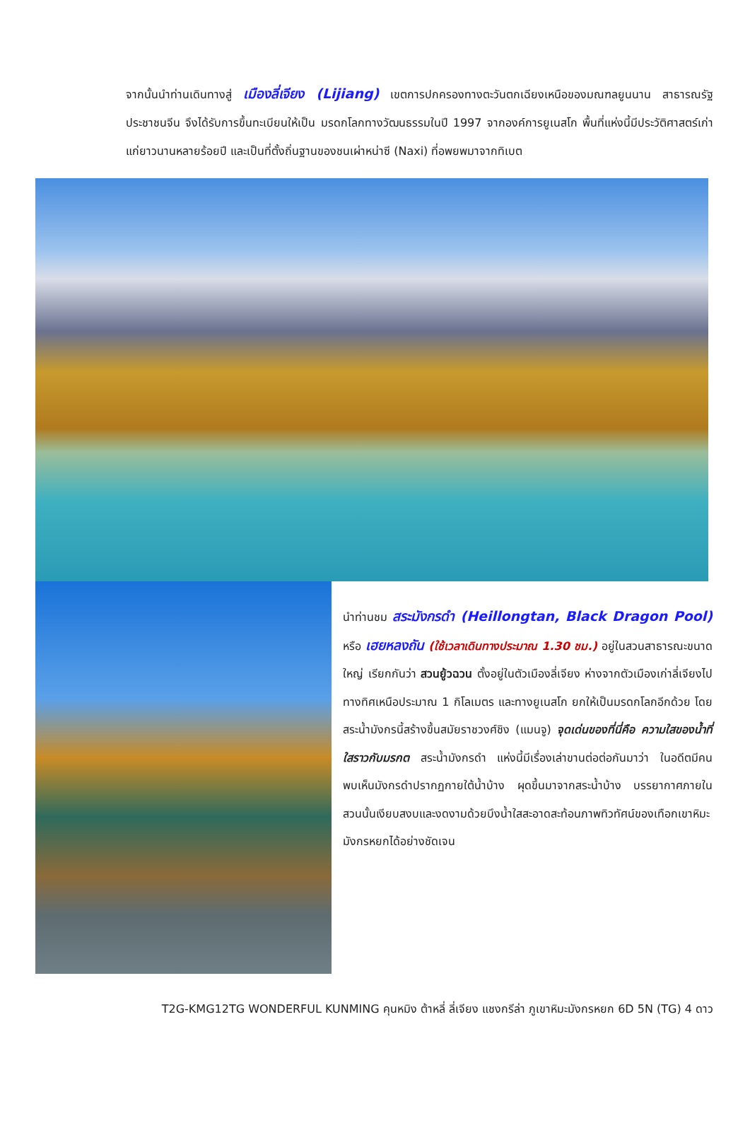จากนั้นนำท่านเดินทางสู่ เมืองลี่เจียง (Lijiang) เขตการปกครองทางตะวันตกเฉียงเหนือของมณฑลยูนนาน สาธารณรัฐประชาชนจีน จึงได้รับการขึ้นทะเบียนให้เป็น มรดกโลกทางวัฒนธรรมในปี 1997 จากองค์การยูเนสโก พื้นที่แห่งนี้มีประวัติศาสตร์เก่าแก่ยาวนานหลายร้อยปี และเป็นที่ตั้งถิ่นฐานของชนเผ่าหน่าซี (Naxi) ที่อพยพมาจากทิเบต
นำท่านชม สระมังกรดำ (Heillongtan, Black Dragon Pool) หรือ เฮยหลงถัน (ใช้เวลาเดินทางประมาณ 1.30 ชม.) อยู่ในสวนสาธารณะขนาดใหญ่ เรียกกันว่า สวนยู้วฉวน ตั้งอยู่ในตัวเมืองลี่เจียง ห่างจากตัวเมืองเก่าลี่เจียงไปทางทิศเหนือประมาณ 1 กิโลเมตร และทางยูเนสโก ยกให้เป็นมรดกโลกอีกด้วย โดยสระน้ำมังกรนี้สร้างขึ้นสมัยราชวงศ์ชิง (แมนจู) จุดเด่นของที่นี่คือ ความใสของน้ำที่ใสราวกับมรกต สระน้ำมังกรดำ แห่งนี้มีเรื่องเล่าขานต่อต่อกันมาว่า ในอดีตมีคนพบเห็นมังกรดำปรากฏกายใต้น้ำบ้าง ผุดขึ้นมาจากสระน้ำบ้าง บรรยากาศภายในสวนนั้นเงียบสงบและงดงามด้วยบึงน้ำใสสะอาดสะท้อนภาพทิวทัศน์ของเทือกเขาหิมะมังกรหยกได้อย่างชัดเจน
T2G-KMG12TG WONDERFUL KUNMING คุนหมิง ต้าหลี่ ลี่เจียง แชงกรีล่า ภูเขาหิมะมังกรหยก 6D 5N (TG) 4 ดาว